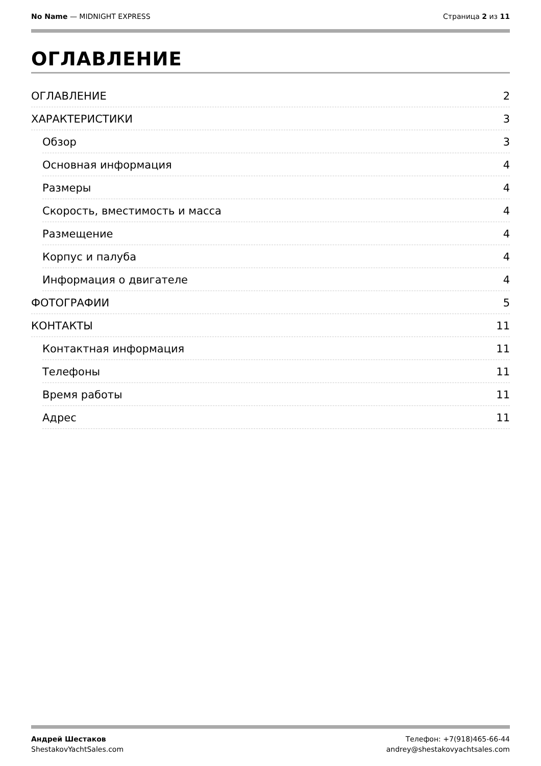No Name — MIDNIGHT EXPRESS Страница 2 из 11
ОГЛАВЛЕНИЕ
ОГЛАВЛЕНИЕ 2
ХАРАКТЕРИСТИКИ 3
Обзор 3
Основная информация 4
Размеры 4
Скорость, вместимость и масса 4
Размещение 4
Корпус и палуба 4
Информация о двигателе 4
ФОТОГРАФИИ 5
КОНТАКТЫ 11
Контактная информация 11
Телефоны 11
Время работы 11
Адрес 11
Андрей Шестаков
ShestakovYachtSales.com
Телефон: +7(918)465-66-44
andrey@shestakovyachtsales.com